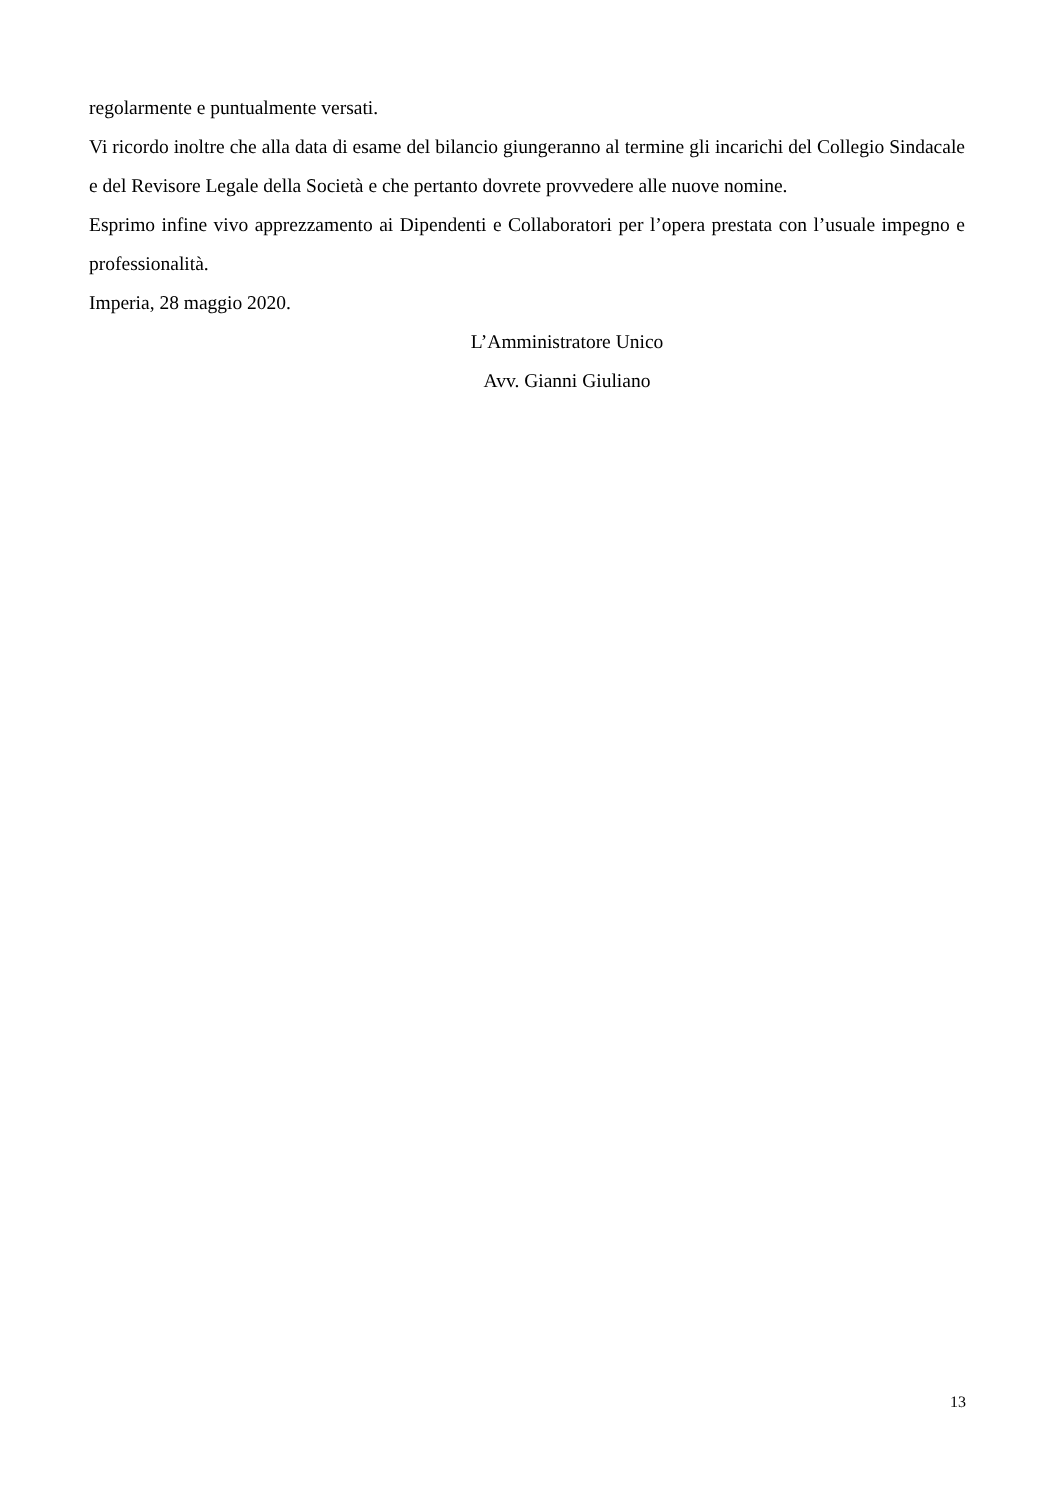regolarmente e puntualmente versati.
Vi ricordo inoltre che alla data di esame del bilancio giungeranno al termine gli incarichi del Collegio Sindacale e del Revisore Legale della Società e che pertanto dovrete provvedere alle nuove nomine.
Esprimo infine vivo apprezzamento ai Dipendenti e Collaboratori per l’opera prestata con l’usuale impegno e professionalità.
Imperia, 28 maggio 2020.
L’Amministratore Unico
Avv. Gianni Giuliano
13